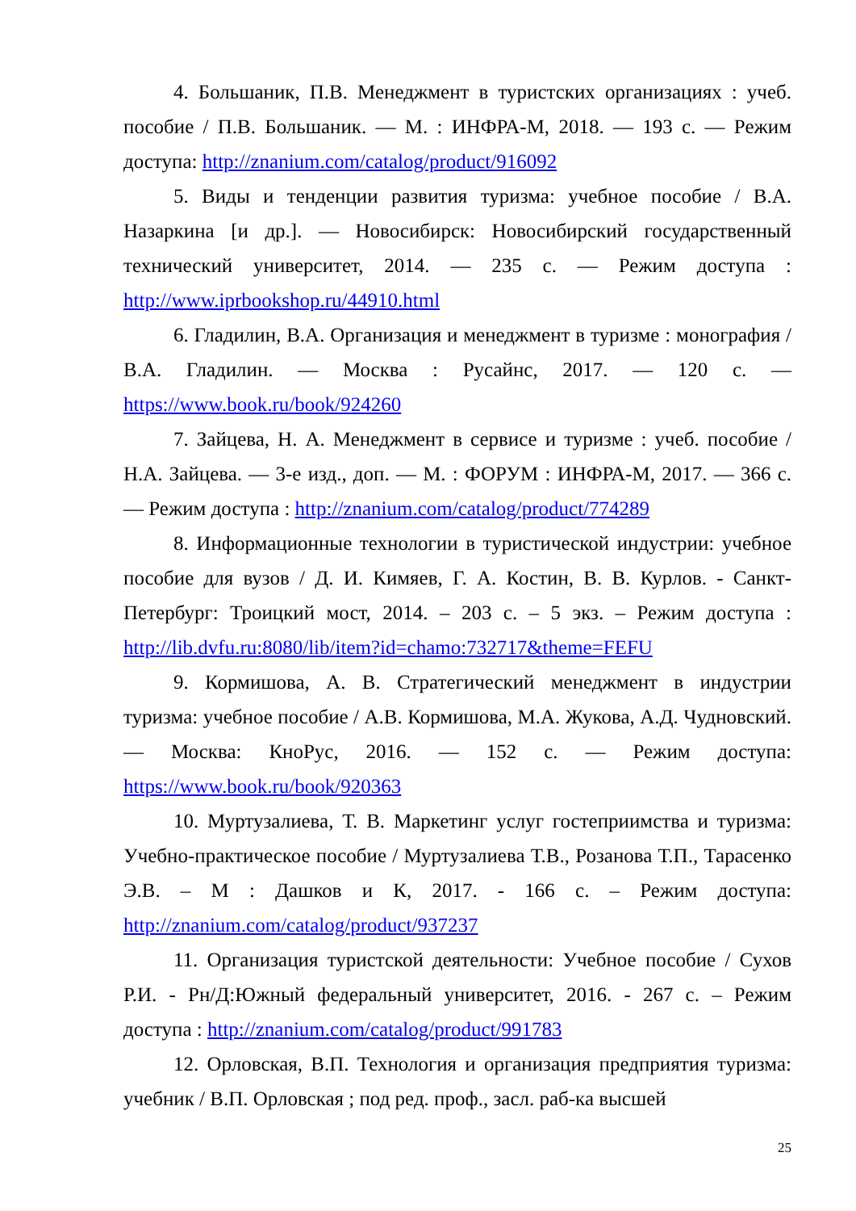4. Большаник, П.В. Менеджмент в туристских организациях : учеб. пособие / П.В. Большаник. — М. : ИНФРА-М, 2018. — 193 с. — Режим доступа: http://znanium.com/catalog/product/916092
5. Виды и тенденции развития туризма: учебное пособие / В.А. Назаркина [и др.]. — Новосибирск: Новосибирский государственный технический университет, 2014. — 235 с. — Режим доступа : http://www.iprbookshop.ru/44910.html
6. Гладилин, В.А. Организация и менеджмент в туризме : монография / В.А. Гладилин. — Москва : Русайнс, 2017. — 120 с. — https://www.book.ru/book/924260
7. Зайцева, Н. А. Менеджмент в сервисе и туризме : учеб. пособие / Н.А. Зайцева. — 3-е изд., доп. — М. : ФОРУМ : ИНФРА-М, 2017. — 366 с. — Режим доступа : http://znanium.com/catalog/product/774289
8. Информационные технологии в туристической индустрии: учебное пособие для вузов / Д. И. Кимяев, Г. А. Костин, В. В. Курлов. - Санкт-Петербург: Троицкий мост, 2014. – 203 с. – 5 экз. – Режим доступа : http://lib.dvfu.ru:8080/lib/item?id=chamo:732717&theme=FEFU
9. Кормишова, А. В. Стратегический менеджмент в индустрии туризма: учебное пособие / А.В. Кормишова, М.А. Жукова, А.Д. Чудновский. — Москва: КноРус, 2016. — 152 с. — Режим доступа: https://www.book.ru/book/920363
10. Муртузалиева, Т. В. Маркетинг услуг гостеприимства и туризма: Учебно-практическое пособие / Муртузалиева Т.В., Розанова Т.П., Тарасенко Э.В. – М : Дашков и К, 2017. - 166 с. – Режим доступа: http://znanium.com/catalog/product/937237
11. Организация туристской деятельности: Учебное пособие / Сухов Р.И. - Рн/Д:Южный федеральный университет, 2016. - 267 с. – Режим доступа : http://znanium.com/catalog/product/991783
12. Орловская, В.П. Технология и организация предприятия туризма: учебник / В.П. Орловская ; под ред. проф., засл. раб-ка высшей
25